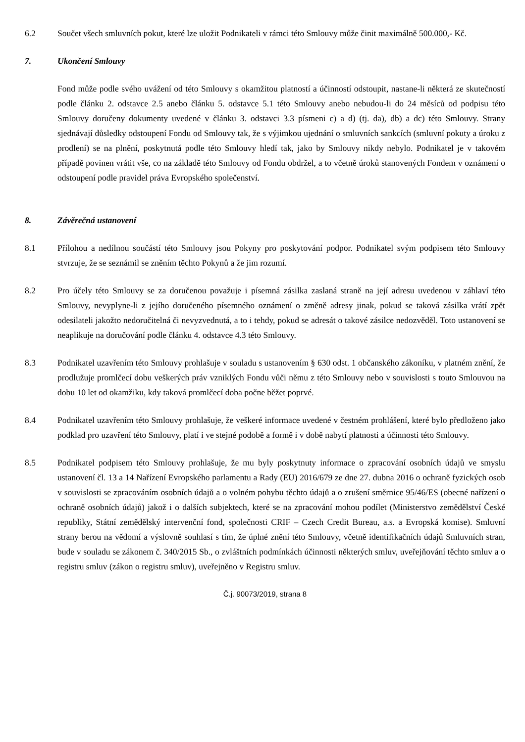6.2 Součet všech smluvních pokut, které lze uložit Podnikateli v rámci této Smlouvy může činit maximálně 500.000,- Kč.
7. Ukončení Smlouvy
Fond může podle svého uvážení od této Smlouvy s okamžitou platností a účinností odstoupit, nastane-li některá ze skutečností podle článku 2. odstavce 2.5 anebo článku 5. odstavce 5.1 této Smlouvy anebo nebudou-li do 24 měsíců od podpisu této Smlouvy doručeny dokumenty uvedené v článku 3. odstavci 3.3 písmeni c) a d) (tj. da), db) a dc) této Smlouvy. Strany sjednávají důsledky odstoupení Fondu od Smlouvy tak, že s výjimkou ujednání o smluvních sankcích (smluvní pokuty a úroku z prodlení) se na plnění, poskytnutá podle této Smlouvy hledí tak, jako by Smlouvy nikdy nebylo. Podnikatel je v takovém případě povinen vrátit vše, co na základě této Smlouvy od Fondu obdržel, a to včetně úroků stanovených Fondem v oznámení o odstoupení podle pravidel práva Evropského společenství.
8. Závěrečná ustanovení
8.1 Přílohou a nedílnou součástí této Smlouvy jsou Pokyny pro poskytování podpor. Podnikatel svým podpisem této Smlouvy stvrzuje, že se seznámil se zněním těchto Pokynů a že jim rozumí.
8.2 Pro účely této Smlouvy se za doručenou považuje i písemná zásilka zaslaná straně na její adresu uvedenou v záhlaví této Smlouvy, nevyplyne-li z jejího doručeného písemného oznámení o změně adresy jinak, pokud se taková zásilka vrátí zpět odesilateli jakožto nedoručitelná či nevyzvednutá, a to i tehdy, pokud se adresát o takové zásilce nedozvěděl. Toto ustanovení se neaplikuje na doručování podle článku 4. odstavce 4.3 této Smlouvy.
8.3 Podnikatel uzavřením této Smlouvy prohlašuje v souladu s ustanovením § 630 odst. 1 občanského zákoníku, v platném znění, že prodlužuje promlčecí dobu veškerých práv vzniklých Fondu vůči němu z této Smlouvy nebo v souvislosti s touto Smlouvou na dobu 10 let od okamžiku, kdy taková promlčecí doba počne běžet poprvé.
8.4 Podnikatel uzavřením této Smlouvy prohlašuje, že veškeré informace uvedené v čestném prohlášení, které bylo předloženo jako podklad pro uzavření této Smlouvy, platí i ve stejné podobě a formě i v době nabytí platnosti a účinnosti této Smlouvy.
8.5 Podnikatel podpisem této Smlouvy prohlašuje, že mu byly poskytnuty informace o zpracování osobních údajů ve smyslu ustanovení čl. 13 a 14 Nařízení Evropského parlamentu a Rady (EU) 2016/679 ze dne 27. dubna 2016 o ochraně fyzických osob v souvislosti se zpracováním osobních údajů a o volném pohybu těchto údajů a o zrušení směrnice 95/46/ES (obecné nařízení o ochraně osobních údajů) jakož i o dalších subjektech, které se na zpracování mohou podílet (Ministerstvo zemědělství České republiky, Státní zemědělský intervenční fond, společnosti CRIF – Czech Credit Bureau, a.s. a Evropská komise). Smluvní strany berou na vědomí a výslovně souhlasí s tím, že úplné znění této Smlouvy, včetně identifikačních údajů Smluvních stran, bude v souladu se zákonem č. 340/2015 Sb., o zvláštních podmínkách účinnosti některých smluv, uveřejňování těchto smluv a o registru smluv (zákon o registru smluv), uveřejněno v Registru smluv.
Č.j. 90073/2019, strana 8